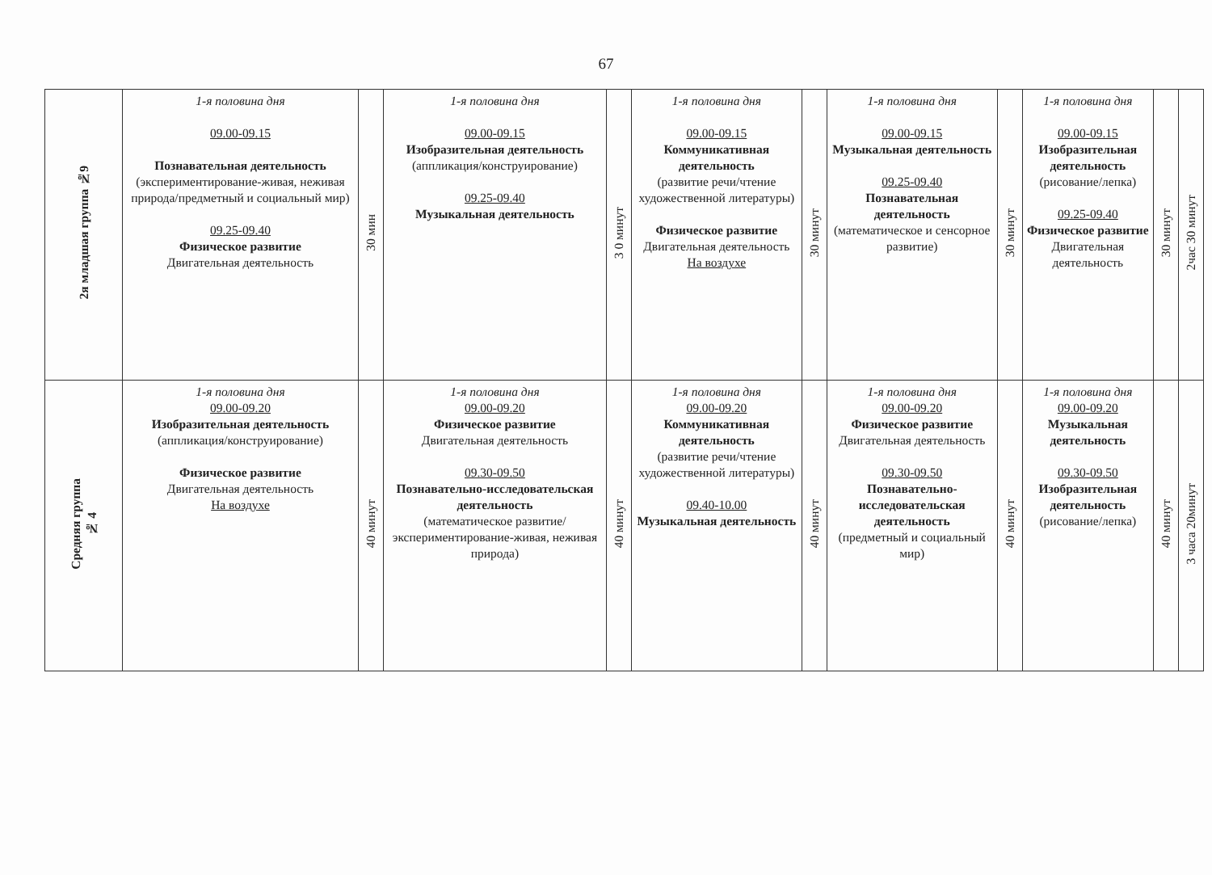67
| 2я младшая группа №9 | 1-я половина дня 09.00-09.15 Познавательная деятельность (экспериментирование-живая, неживая природа/предметный и социальный мир) 09.25-09.40 Физическое развитие Двигательная деятельность | 30 мин | 1-я половина дня 09.00-09.15 Изобразительная деятельность (аппликация/конструирование) 09.25-09.40 Музыкальная деятельность | 3 0 минут | 1-я половина дня 09.00-09.15 Коммуникативная деятельность (развитие речи/чтение художественной литературы) Физическое развитие Двигательная деятельность На воздухе | 30 минут | 1-я половина дня 09.00-09.15 Музыкальная деятельность 09.25-09.40 Познавательная деятельность (математическое и сенсорное развитие) | 30 минут | 1-я половина дня 09.00-09.15 Изобразительная деятельность (рисование/лепка) 09.25-09.40 Физическое развитие Двигательная деятельность | 30 минут | 2час 30 минут |
| Средняя группа № 4 | 1-я половина дня 09.00-09.20 Изобразительная деятельность (аппликация/конструирование) Физическое развитие Двигательная деятельность На воздухе | 40 минут | 1-я половина дня 09.00-09.20 Физическое развитие Двигательная деятельность 09.30-09.50 Познавательно-исследовательская деятельность (математическое развитие/ экспериментирование-живая, неживая природа) | 40 минут | 1-я половина дня 09.00-09.20 Коммуникативная деятельность (развитие речи/чтение художественной литературы) 09.40-10.00 Музыкальная деятельность | 40 минут | 1-я половина дня 09.00-09.20 Физическое развитие Двигательная деятельность 09.30-09.50 Познавательно-исследовательская деятельность (предметный и социальный мир) | 40 минут | 1-я половина дня 09.00-09.20 Музыкальная деятельность 09.30-09.50 Изобразительная деятельность (рисование/лепка) | 40 минут | 3 часа 20минут |